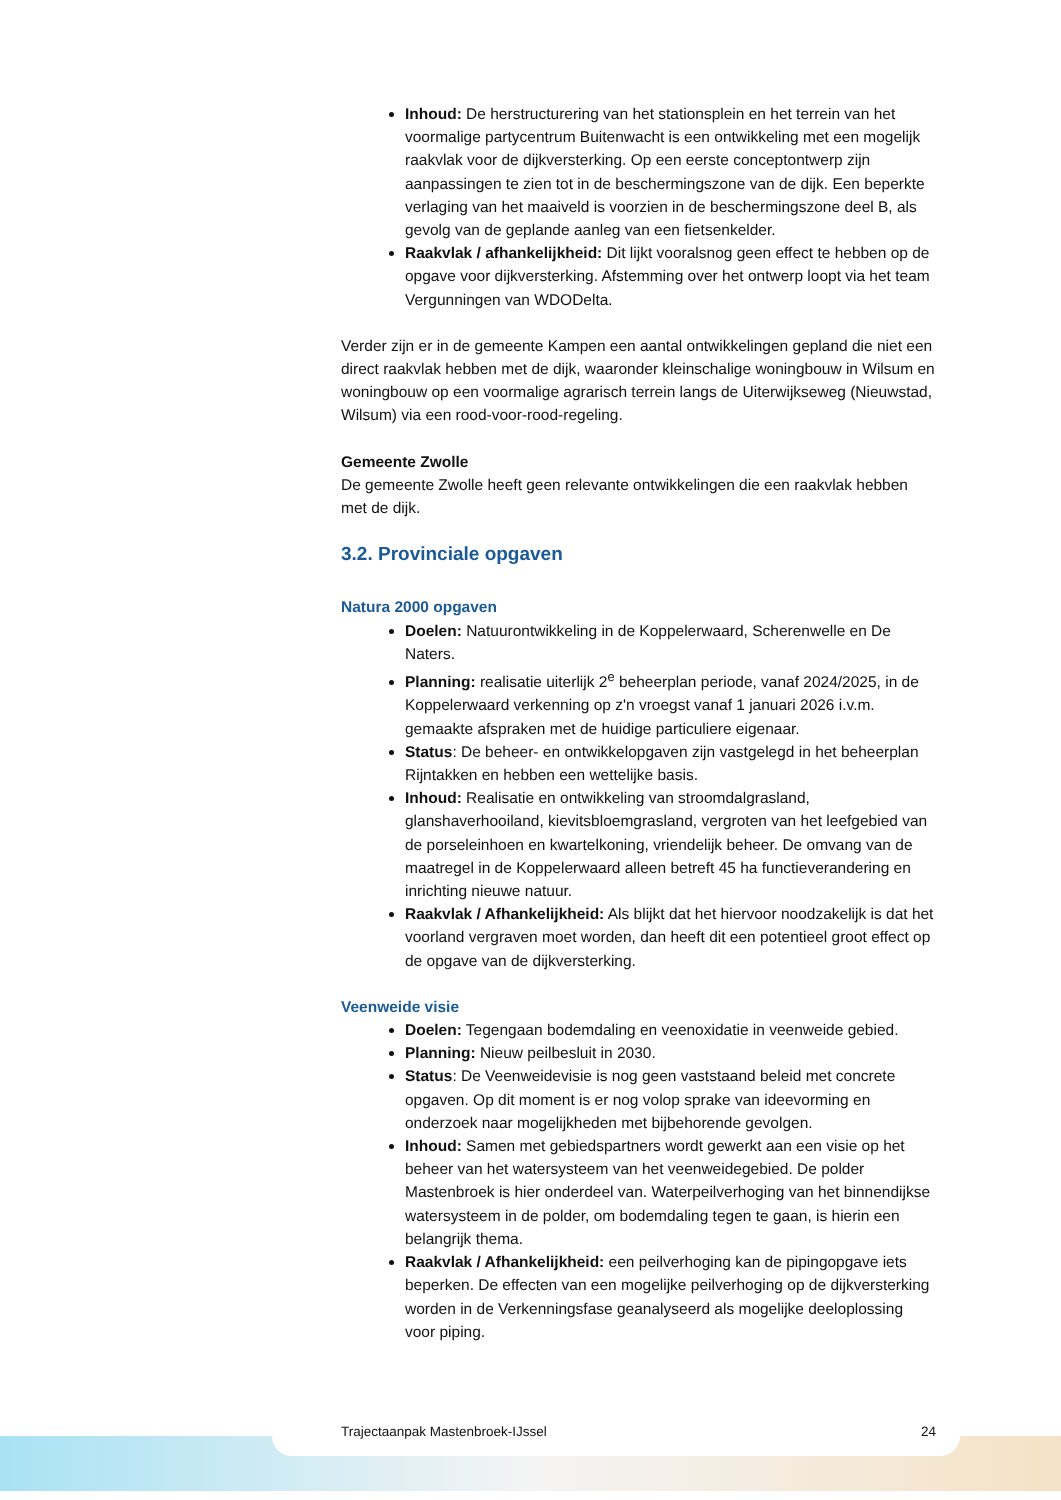Inhoud: De herstructurering van het stationsplein en het terrein van het voormalige partycentrum Buitenwacht is een ontwikkeling met een mogelijk raakvlak voor de dijkversterking. Op een eerste conceptontwerp zijn aanpassingen te zien tot in de beschermingszone van de dijk. Een beperkte verlaging van het maaiveld is voorzien in de beschermingszone deel B, als gevolg van de geplande aanleg van een fietsenkelder.
Raakvlak / afhankelijkheid: Dit lijkt vooralsnog geen effect te hebben op de opgave voor dijkversterking. Afstemming over het ontwerp loopt via het team Vergunningen van WDODelta.
Verder zijn er in de gemeente Kampen een aantal ontwikkelingen gepland die niet een direct raakvlak hebben met de dijk, waaronder kleinschalige woningbouw in Wilsum en woningbouw op een voormalige agrarisch terrein langs de Uiterwijkseweg (Nieuwstad, Wilsum) via een rood-voor-rood-regeling.
Gemeente Zwolle
De gemeente Zwolle heeft geen relevante ontwikkelingen die een raakvlak hebben met de dijk.
3.2. Provinciale opgaven
Natura 2000 opgaven
Doelen: Natuurontwikkeling in de Koppelerwaard, Scherenwelle en De Naters.
Planning: realisatie uiterlijk 2<sup>e</sup> beheerplan periode, vanaf 2024/2025, in de Koppelerwaard verkenning op z'n vroegst vanaf 1 januari 2026 i.v.m. gemaakte afspraken met de huidige particuliere eigenaar.
Status: De beheer- en ontwikkelopgaven zijn vastgelegd in het beheerplan Rijntakken en hebben een wettelijke basis.
Inhoud: Realisatie en ontwikkeling van stroomdalgrasland, glanshaverhooiland, kievitsbloemgrasland, vergroten van het leefgebied van de porseleinhoen en kwartelkoning, vriendelijk beheer. De omvang van de maatregel in de Koppelerwaard alleen betreft 45 ha functieverandering en inrichting nieuwe natuur.
Raakvlak / Afhankelijkheid: Als blijkt dat het hiervoor noodzakelijk is dat het voorland vergraven moet worden, dan heeft dit een potentieel groot effect op de opgave van de dijkversterking.
Veenweide visie
Doelen: Tegengaan bodemdaling en veenoxidatie in veenweide gebied.
Planning: Nieuw peilbesluit in 2030.
Status: De Veenweidevisie is nog geen vaststaand beleid met concrete opgaven. Op dit moment is er nog volop sprake van ideevorming en onderzoek naar mogelijkheden met bijbehorende gevolgen.
Inhoud: Samen met gebiedspartners wordt gewerkt aan een visie op het beheer van het watersysteem van het veenweidegebied. De polder Mastenbroek is hier onderdeel van. Waterpeilverhoging van het binnendijkse watersysteem in de polder, om bodemdaling tegen te gaan, is hierin een belangrijk thema.
Raakvlak / Afhankelijkheid: een peilverhoging kan de pipingopgave iets beperken. De effecten van een mogelijke peilverhoging op de dijkversterking worden in de Verkenningsfase geanalyseerd als mogelijke deeloplossing voor piping.
Trajectaanpak Mastenbroek-IJssel 24